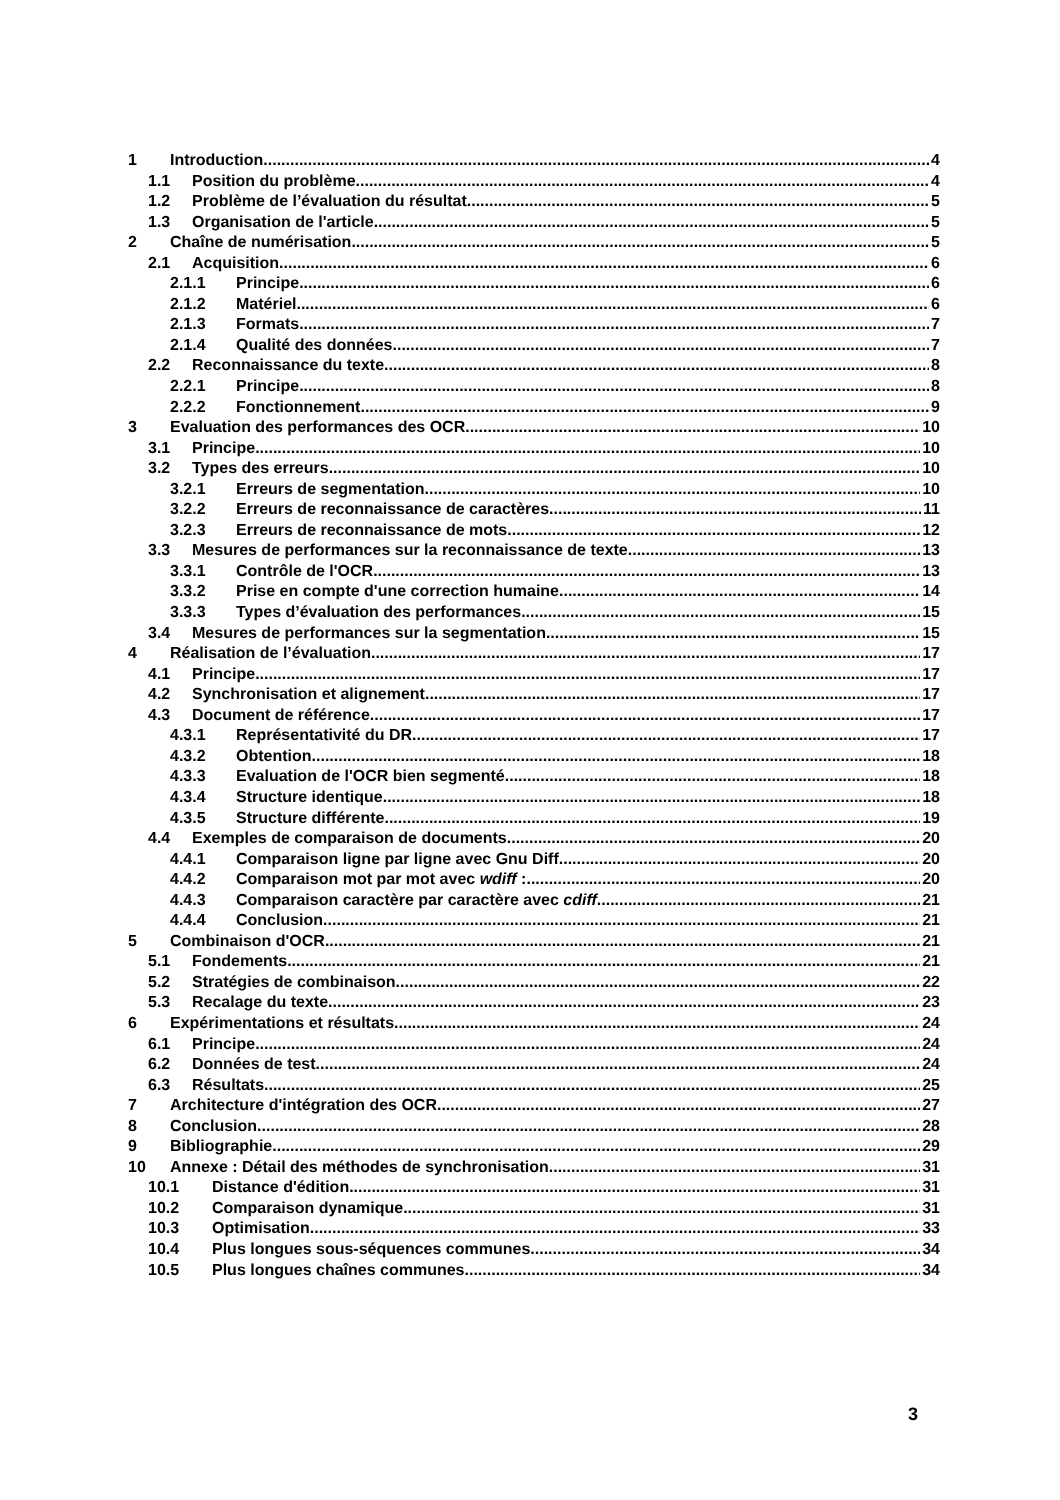1 Introduction 4
1.1 Position du problème 4
1.2 Problème de l’évaluation du résultat 5
1.3 Organisation de l'article 5
2 Chaîne de numérisation 5
2.1 Acquisition 6
2.1.1 Principe 6
2.1.2 Matériel 6
2.1.3 Formats 7
2.1.4 Qualité des données 7
2.2 Reconnaissance du texte 8
2.2.1 Principe 8
2.2.2 Fonctionnement 9
3 Evaluation des performances des OCR 10
3.1 Principe 10
3.2 Types des erreurs 10
3.2.1 Erreurs de segmentation 10
3.2.2 Erreurs de reconnaissance de caractères 11
3.2.3 Erreurs de reconnaissance de mots 12
3.3 Mesures de performances sur la reconnaissance de texte 13
3.3.1 Contrôle de l'OCR 13
3.3.2 Prise en compte d'une correction humaine 14
3.3.3 Types d’évaluation des performances 15
3.4 Mesures de performances sur la segmentation 15
4 Réalisation de l’évaluation 17
4.1 Principe 17
4.2 Synchronisation et alignement 17
4.3 Document de référence 17
4.3.1 Représentativité du DR 17
4.3.2 Obtention 18
4.3.3 Evaluation de l'OCR bien segmenté 18
4.3.4 Structure identique 18
4.3.5 Structure différente 19
4.4 Exemples de comparaison de documents 20
4.4.1 Comparaison ligne par ligne avec Gnu Diff 20
4.4.2 Comparaison mot par mot avec wdiff : 20
4.4.3 Comparaison caractère par caractère avec cdiff 21
4.4.4 Conclusion 21
5 Combinaison d'OCR 21
5.1 Fondements 21
5.2 Stratégies de combinaison 22
5.3 Recalage du texte 23
6 Expérimentations et résultats 24
6.1 Principe 24
6.2 Données de test 24
6.3 Résultats 25
7 Architecture d'intégration des OCR 27
8 Conclusion 28
9 Bibliographie 29
10 Annexe : Détail des méthodes de synchronisation 31
10.1 Distance d'édition 31
10.2 Comparaison dynamique 31
10.3 Optimisation 33
10.4 Plus longues sous-séquences communes 34
10.5 Plus longues chaînes communes 34
3